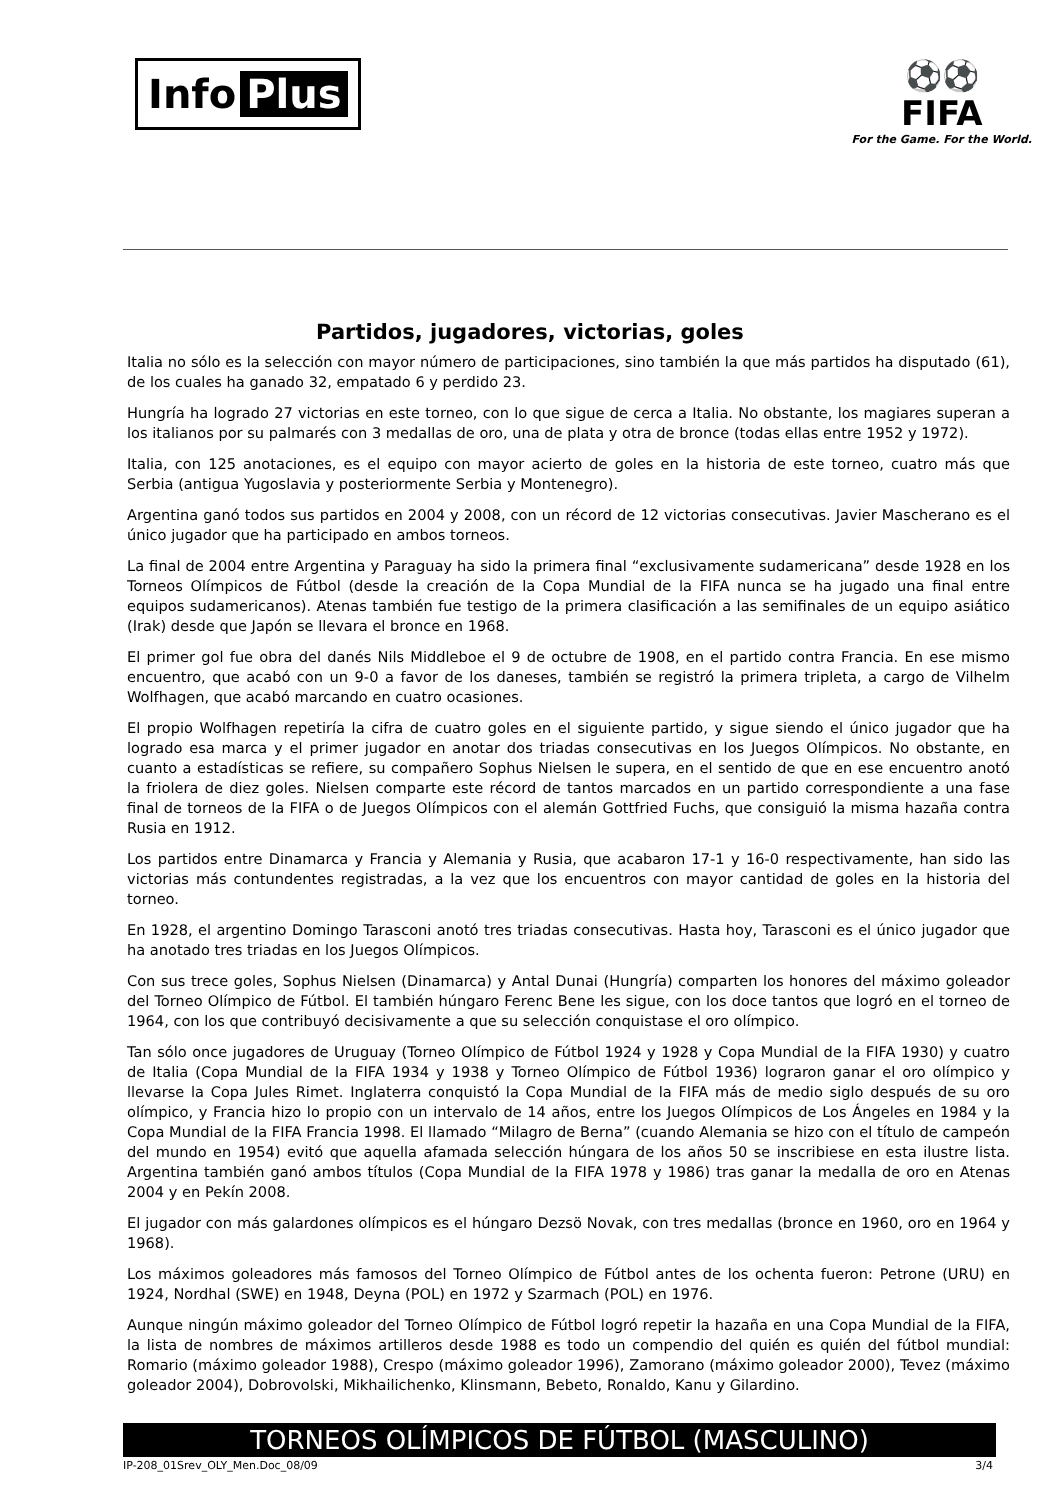Info Plus
⚽⚽
FIFA
For the Game. For the World.
Partidos, jugadores, victorias, goles
Italia no sólo es la selección con mayor número de participaciones, sino también la que más partidos ha disputado (61), de los cuales ha ganado 32, empatado 6 y perdido 23.
Hungría ha logrado 27 victorias en este torneo, con lo que sigue de cerca a Italia. No obstante, los magiares superan a los italianos por su palmarés con 3 medallas de oro, una de plata y otra de bronce (todas ellas entre 1952 y 1972).
Italia, con 125 anotaciones, es el equipo con mayor acierto de goles en la historia de este torneo, cuatro más que Serbia (antigua Yugoslavia y posteriormente Serbia y Montenegro).
Argentina ganó todos sus partidos en 2004 y 2008, con un récord de 12 victorias consecutivas. Javier Mascherano es el único jugador que ha participado en ambos torneos.
La final de 2004 entre Argentina y Paraguay ha sido la primera final “exclusivamente sudamericana” desde 1928 en los Torneos Olímpicos de Fútbol (desde la creación de la Copa Mundial de la FIFA nunca se ha jugado una final entre equipos sudamericanos). Atenas también fue testigo de la primera clasificación a las semifinales de un equipo asiático (Irak) desde que Japón se llevara el bronce en 1968.
El primer gol fue obra del danés Nils Middleboe el 9 de octubre de 1908, en el partido contra Francia. En ese mismo encuentro, que acabó con un 9-0 a favor de los daneses, también se registró la primera tripleta, a cargo de Vilhelm Wolfhagen, que acabó marcando en cuatro ocasiones.
El propio Wolfhagen repetiría la cifra de cuatro goles en el siguiente partido, y sigue siendo el único jugador que ha logrado esa marca y el primer jugador en anotar dos triadas consecutivas en los Juegos Olímpicos. No obstante, en cuanto a estadísticas se refiere, su compañero Sophus Nielsen le supera, en el sentido de que en ese encuentro anotó la friolera de diez goles. Nielsen comparte este récord de tantos marcados en un partido correspondiente a una fase final de torneos de la FIFA o de Juegos Olímpicos con el alemán Gottfried Fuchs, que consiguió la misma hazaña contra Rusia en 1912.
Los partidos entre Dinamarca y Francia y Alemania y Rusia, que acabaron 17-1 y 16-0 respectivamente, han sido las victorias más contundentes registradas, a la vez que los encuentros con mayor cantidad de goles en la historia del torneo.
En 1928, el argentino Domingo Tarasconi anotó tres triadas consecutivas. Hasta hoy, Tarasconi es el único jugador que ha anotado tres triadas en los Juegos Olímpicos.
Con sus trece goles, Sophus Nielsen (Dinamarca) y Antal Dunai (Hungría) comparten los honores del máximo goleador del Torneo Olímpico de Fútbol. El también húngaro Ferenc Bene les sigue, con los doce tantos que logró en el torneo de 1964, con los que contribuyó decisivamente a que su selección conquistase el oro olímpico.
Tan sólo once jugadores de Uruguay (Torneo Olímpico de Fútbol 1924 y 1928 y Copa Mundial de la FIFA 1930) y cuatro de Italia (Copa Mundial de la FIFA 1934 y 1938 y Torneo Olímpico de Fútbol 1936) lograron ganar el oro olímpico y llevarse la Copa Jules Rimet. Inglaterra conquistó la Copa Mundial de la FIFA más de medio siglo después de su oro olímpico, y Francia hizo lo propio con un intervalo de 14 años, entre los Juegos Olímpicos de Los Ángeles en 1984 y la Copa Mundial de la FIFA Francia 1998. El llamado “Milagro de Berna” (cuando Alemania se hizo con el título de campeón del mundo en 1954) evitó que aquella afamada selección húngara de los años 50 se inscribiese en esta ilustre lista. Argentina también ganó ambos títulos (Copa Mundial de la FIFA 1978 y 1986) tras ganar la medalla de oro en Atenas 2004 y en Pekín 2008.
El jugador con más galardones olímpicos es el húngaro Dezsö Novak, con tres medallas (bronce en 1960, oro en 1964 y 1968).
Los máximos goleadores más famosos del Torneo Olímpico de Fútbol antes de los ochenta fueron: Petrone (URU) en 1924, Nordhal (SWE) en 1948, Deyna (POL) en 1972 y Szarmach (POL) en 1976.
Aunque ningún máximo goleador del Torneo Olímpico de Fútbol logró repetir la hazaña en una Copa Mundial de la FIFA, la lista de nombres de máximos artilleros desde 1988 es todo un compendio del quién es quién del fútbol mundial: Romario (máximo goleador 1988), Crespo (máximo goleador 1996), Zamorano (máximo goleador 2000), Tevez (máximo goleador 2004), Dobrovolski, Mikhailichenko, Klinsmann, Bebeto, Ronaldo, Kanu y Gilardino.
TORNEOS OLÍMPICOS DE FÚTBOL (MASCULINO)
IP-208_01Srev_OLY_Men.Doc_08/09 3/4